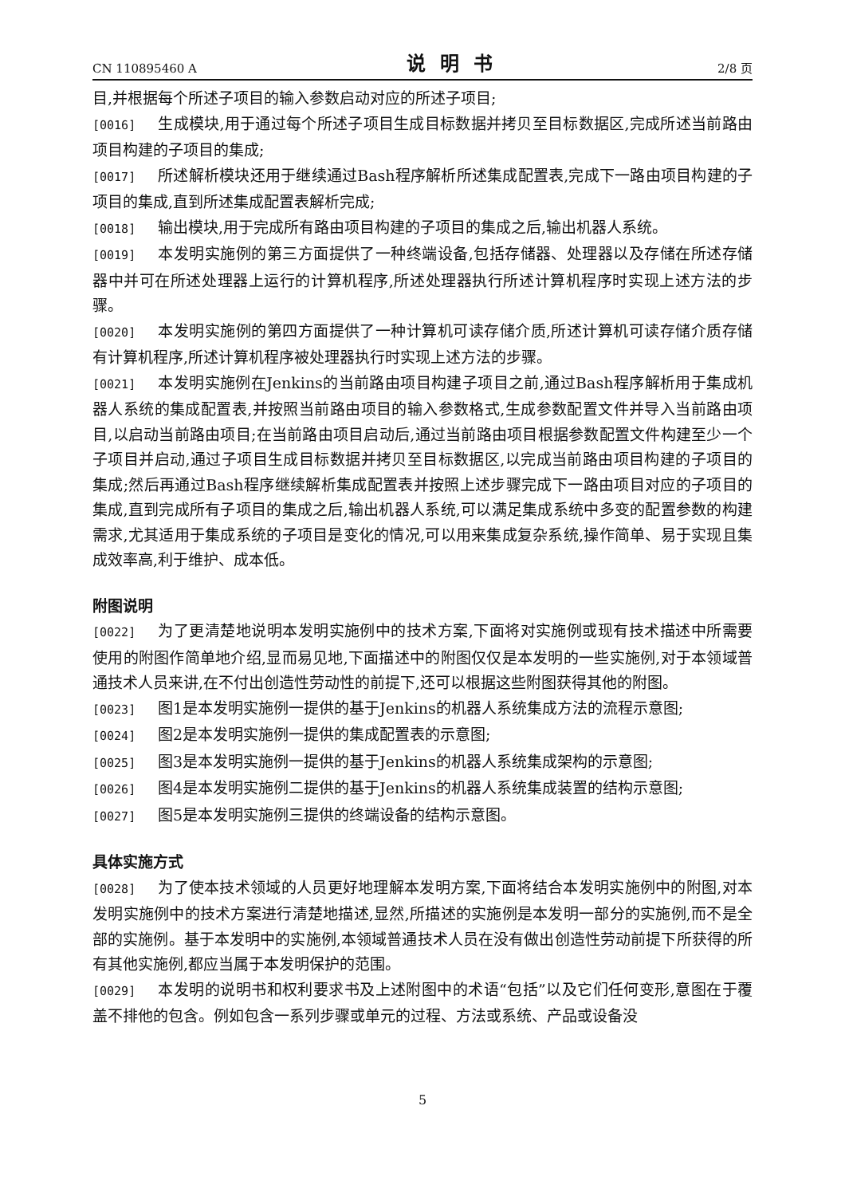CN 110895460 A 说明书 2/8 页
目,并根据每个所述子项目的输入参数启动对应的所述子项目;
[0016] 生成模块,用于通过每个所述子项目生成目标数据并拷贝至目标数据区,完成所述当前路由项目构建的子项目的集成;
[0017] 所述解析模块还用于继续通过Bash程序解析所述集成配置表,完成下一路由项目构建的子项目的集成,直到所述集成配置表解析完成;
[0018] 输出模块,用于完成所有路由项目构建的子项目的集成之后,输出机器人系统。
[0019] 本发明实施例的第三方面提供了一种终端设备,包括存储器、处理器以及存储在所述存储器中并可在所述处理器上运行的计算机程序,所述处理器执行所述计算机程序时实现上述方法的步骤。
[0020] 本发明实施例的第四方面提供了一种计算机可读存储介质,所述计算机可读存储介质存储有计算机程序,所述计算机程序被处理器执行时实现上述方法的步骤。
[0021] 本发明实施例在Jenkins的当前路由项目构建子项目之前,通过Bash程序解析用于集成机器人系统的集成配置表,并按照当前路由项目的输入参数格式,生成参数配置文件并导入当前路由项目,以启动当前路由项目;在当前路由项目启动后,通过当前路由项目根据参数配置文件构建至少一个子项目并启动,通过子项目生成目标数据并拷贝至目标数据区,以完成当前路由项目构建的子项目的集成;然后再通过Bash程序继续解析集成配置表并按照上述步骤完成下一路由项目对应的子项目的集成,直到完成所有子项目的集成之后,输出机器人系统,可以满足集成系统中多变的配置参数的构建需求,尤其适用于集成系统的子项目是变化的情况,可以用来集成复杂系统,操作简单、易于实现且集成效率高,利于维护、成本低。
附图说明
[0022] 为了更清楚地说明本发明实施例中的技术方案,下面将对实施例或现有技术描述中所需要使用的附图作简单地介绍,显而易见地,下面描述中的附图仅仅是本发明的一些实施例,对于本领域普通技术人员来讲,在不付出创造性劳动性的前提下,还可以根据这些附图获得其他的附图。
[0023] 图1是本发明实施例一提供的基于Jenkins的机器人系统集成方法的流程示意图;
[0024] 图2是本发明实施例一提供的集成配置表的示意图;
[0025] 图3是本发明实施例一提供的基于Jenkins的机器人系统集成架构的示意图;
[0026] 图4是本发明实施例二提供的基于Jenkins的机器人系统集成装置的结构示意图;
[0027] 图5是本发明实施例三提供的终端设备的结构示意图。
具体实施方式
[0028] 为了使本技术领域的人员更好地理解本发明方案,下面将结合本发明实施例中的附图,对本发明实施例中的技术方案进行清楚地描述,显然,所描述的实施例是本发明一部分的实施例,而不是全部的实施例。基于本发明中的实施例,本领域普通技术人员在没有做出创造性劳动前提下所获得的所有其他实施例,都应当属于本发明保护的范围。
[0029] 本发明的说明书和权利要求书及上述附图中的术语“包括”以及它们任何变形,意图在于覆盖不排他的包含。例如包含一系列步骤或单元的过程、方法或系统、产品或设备没
5